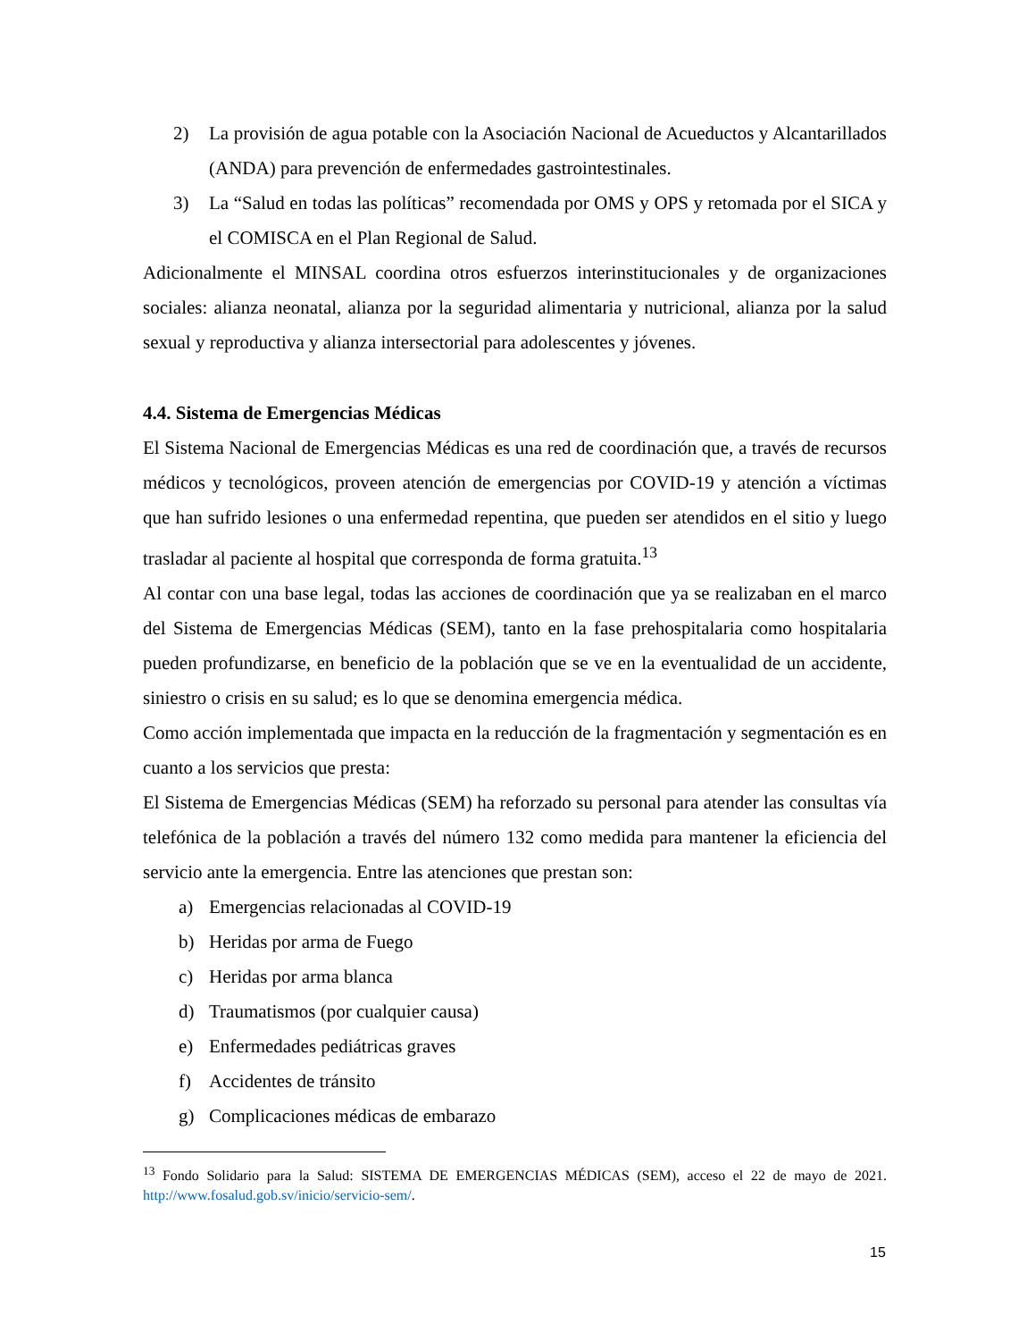2) La provisión de agua potable con la Asociación Nacional de Acueductos y Alcantarillados (ANDA) para prevención de enfermedades gastrointestinales.
3) La “Salud en todas las políticas” recomendada por OMS y OPS y retomada por el SICA y el COMISCA en el Plan Regional de Salud.
Adicionalmente el MINSAL coordina otros esfuerzos interinstitucionales y de organizaciones sociales: alianza neonatal, alianza por la seguridad alimentaria y nutricional, alianza por la salud sexual y reproductiva y alianza intersectorial para adolescentes y jóvenes.
4.4. Sistema de Emergencias Médicas
El Sistema Nacional de Emergencias Médicas es una red de coordinación que, a través de recursos médicos y tecnológicos, proveen atención de emergencias por COVID-19 y atención a víctimas que han sufrido lesiones o una enfermedad repentina, que pueden ser atendidos en el sitio y luego trasladar al paciente al hospital que corresponda de forma gratuita.<sup>13</sup>
Al contar con una base legal, todas las acciones de coordinación que ya se realizaban en el marco del Sistema de Emergencias Médicas (SEM), tanto en la fase prehospitalaria como hospitalaria pueden profundizarse, en beneficio de la población que se ve en la eventualidad de un accidente, siniestro o crisis en su salud; es lo que se denomina emergencia médica.
Como acción implementada que impacta en la reducción de la fragmentación y segmentación es en cuanto a los servicios que presta:
El Sistema de Emergencias Médicas (SEM) ha reforzado su personal para atender las consultas vía telefónica de la población a través del número 132 como medida para mantener la eficiencia del servicio ante la emergencia. Entre las atenciones que prestan son:
a) Emergencias relacionadas al COVID-19
b) Heridas por arma de Fuego
c) Heridas por arma blanca
d) Traumatismos (por cualquier causa)
e) Enfermedades pediátricas graves
f) Accidentes de tránsito
g) Complicaciones médicas de embarazo
<sup>13</sup> Fondo Solidario para la Salud: SISTEMA DE EMERGENCIAS MÉDICAS (SEM), acceso el 22 de mayo de 2021. http://www.fosalud.gob.sv/inicio/servicio-sem/.
15